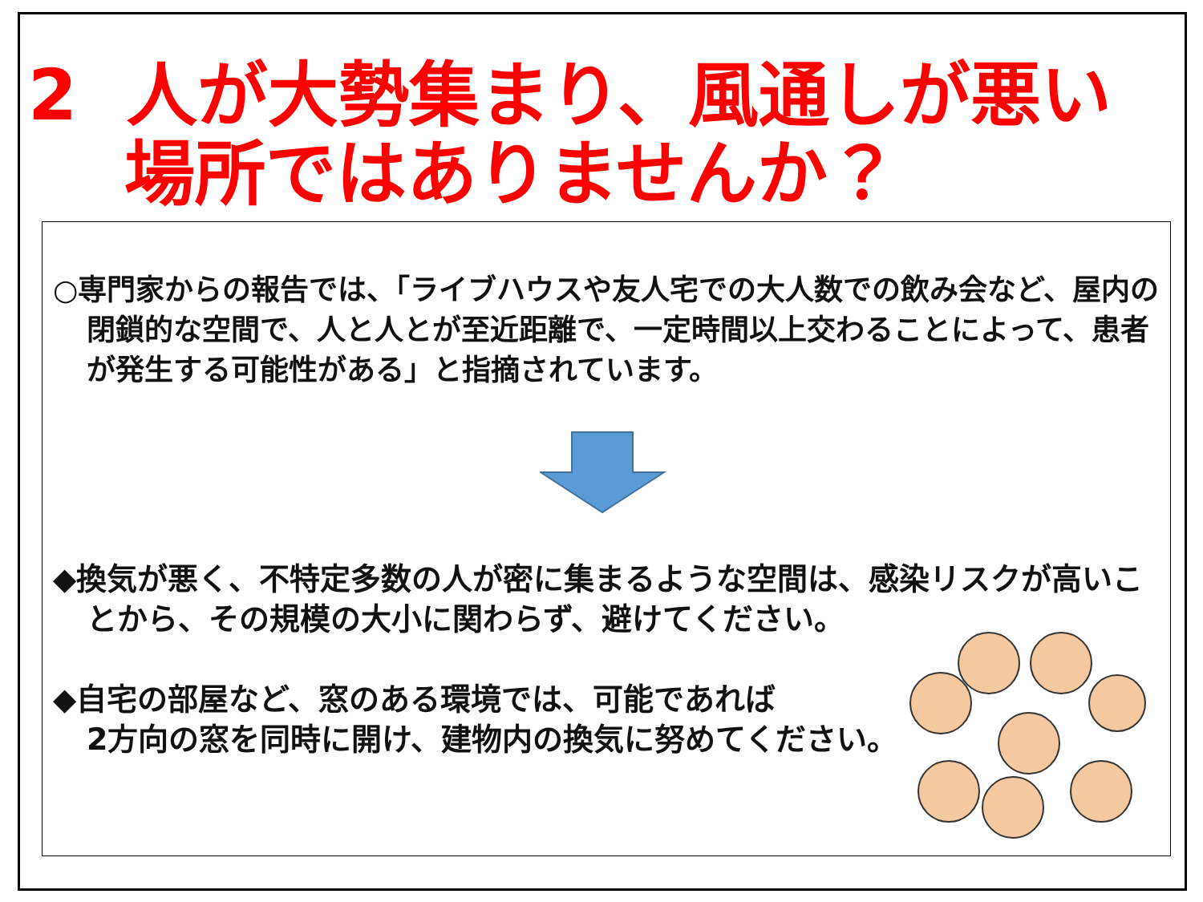2 人が大勢集まり、風通しが悪い
場所ではありませんか？
○専門家からの報告では、「ライブハウスや友人宅での大人数での飲み会など、屋内の閉鎖的な空間で、人と人とが至近距離で、一定時間以上交わることによって、患者が発生する可能性がある」と指摘されています。
◆換気が悪く、不特定多数の人が密に集まるような空間は、感染リスクが高いことから、その規模の大小に関わらず、避けてください。
◆自宅の部屋など、窓のある環境では、可能であれば
2方向の窓を同時に開け、建物内の換気に努めてください。